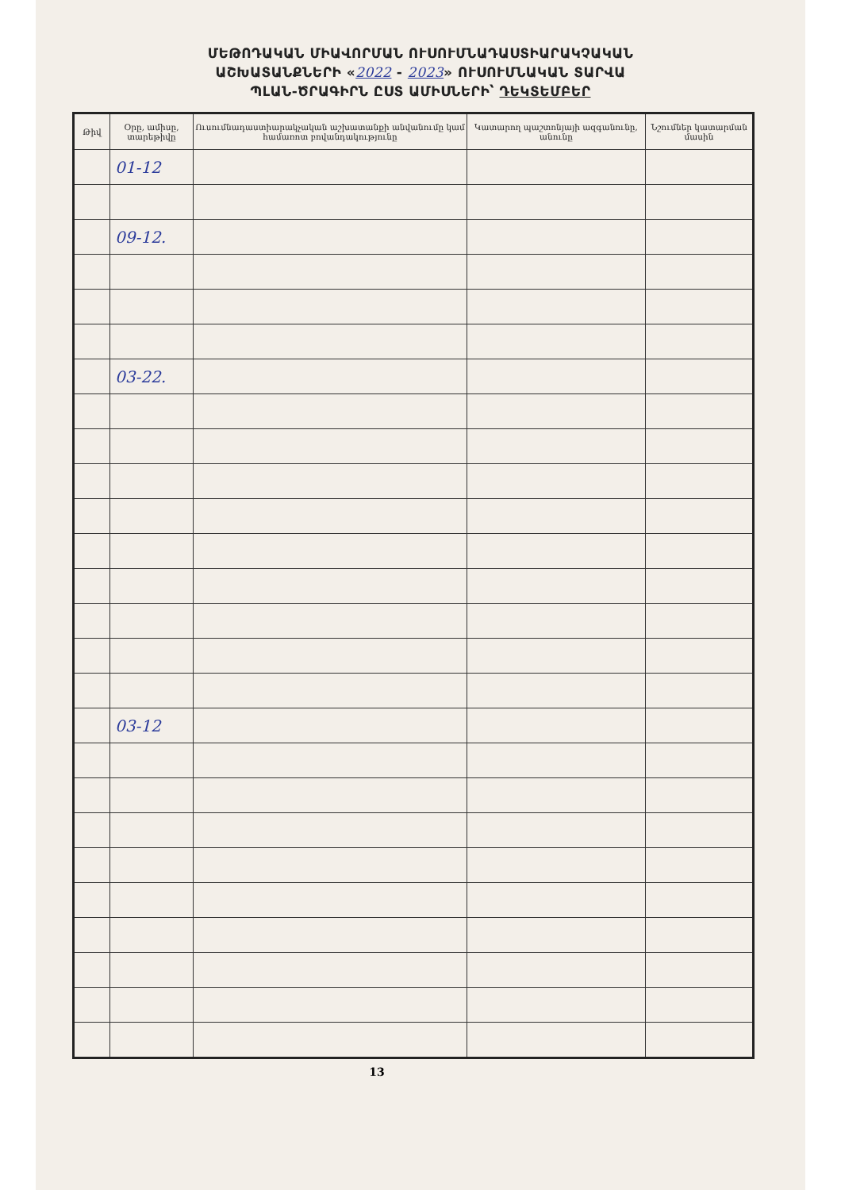ՄԵԹՈԴԱԿԱՆ ՄԻԱՎՈՐՄԱՆ ՈՒՍՈՒՄՆԱԴԱՍՏԻԱՐԱԿՉԱԿԱՆ
ԱՇԽԱՏԱՆՔՆԵՐԻ «2022 - 2023» ՈՒՍՈՒՄՆԱԿԱՆ ՏԱՐՎԱ
ՊԼԱՆ-ԾՐԱԳԻՐՆ ԸՍՏ ԱՄԻՍՆԵՐԻ՝ ԴԵԿՏԵՄԲԵՐ
| Թիվ | Օրը, ամիսը, տարեթիվը | Ուսումնադաստիարակչական աշխատանքի անվանումը կամ համառոտ բովանդակությունը | Կատարող պաշտոնյայի ազգանունը, անունը | Նշումներ կատարման մասին |
| --- | --- | --- | --- | --- |
| | 01-12 | | | |
| | 09-12. | | | |
| | 03-22. | | | |
| | 03-12 | | | |
13